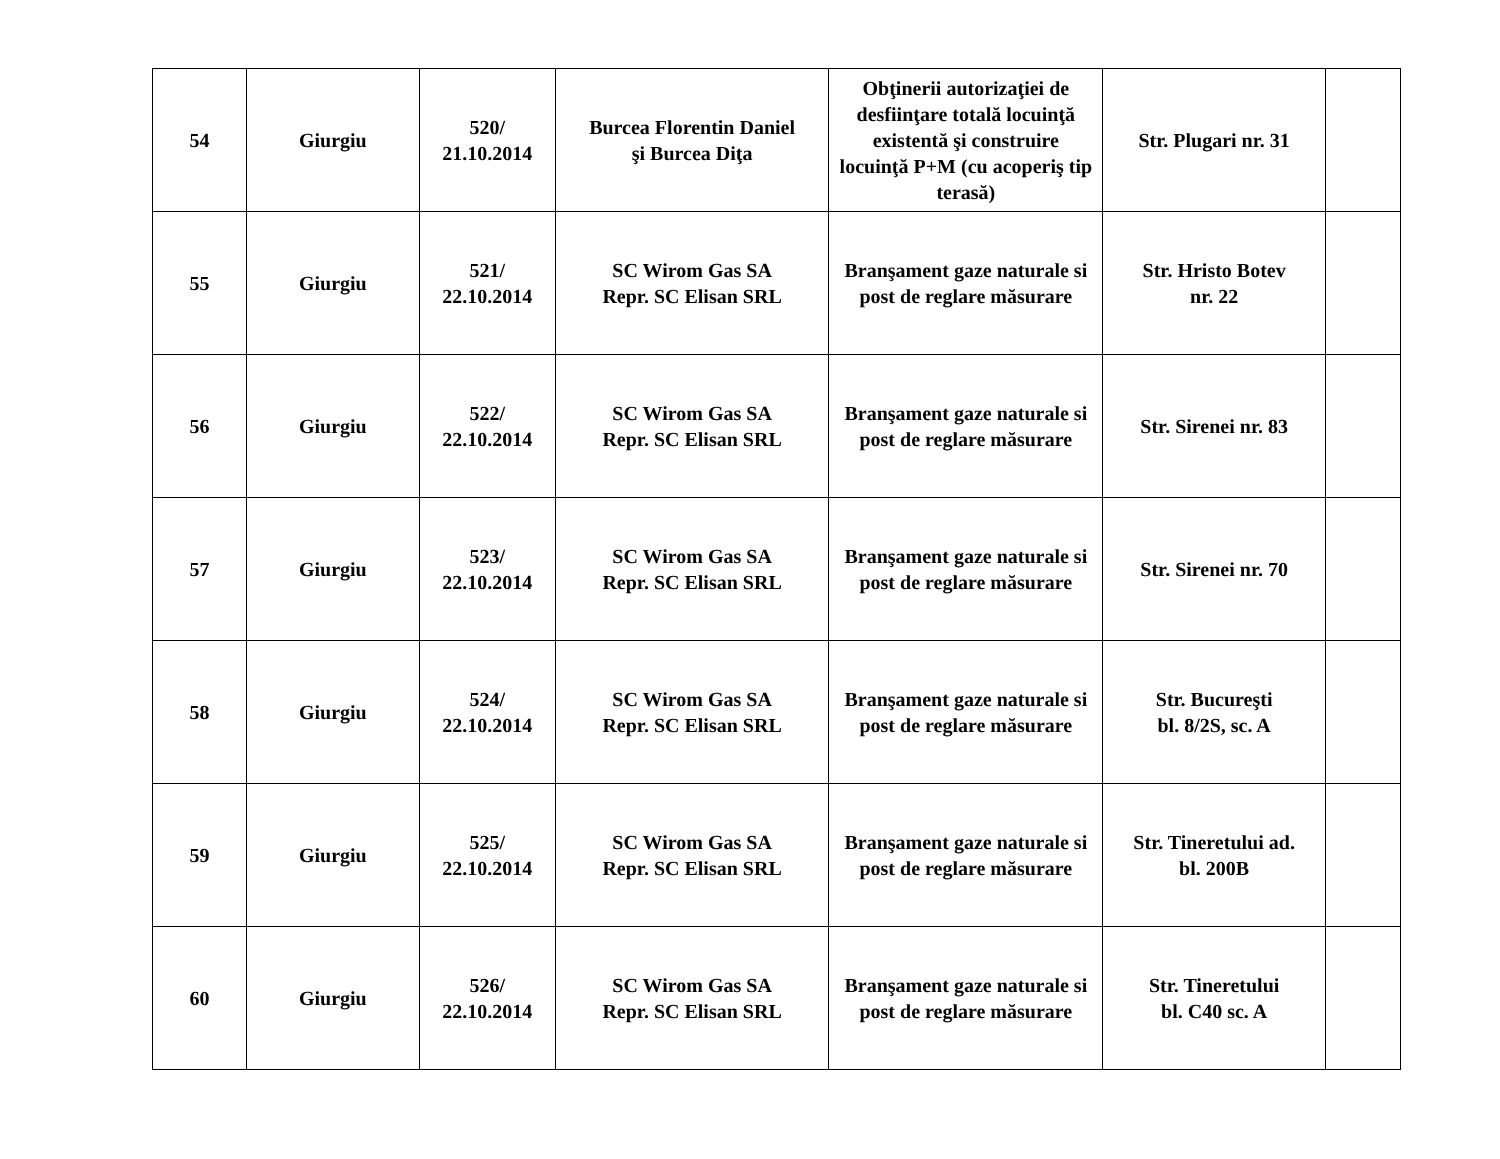| 54 | Giurgiu | 520/ 21.10.2014 | Burcea Florentin Daniel şi Burcea Diţa | Obţinerii autorizaţiei de desfiinţare totală locuinţă existentă şi construire locuinţă P+M (cu acoperiş tip terasă) | Str. Plugari nr. 31 | |
| 55 | Giurgiu | 521/ 22.10.2014 | SC Wirom Gas SA Repr. SC Elisan SRL | Branşament gaze naturale si post de reglare măsurare | Str. Hristo Botev nr. 22 | |
| 56 | Giurgiu | 522/ 22.10.2014 | SC Wirom Gas SA Repr. SC Elisan SRL | Branşament gaze naturale si post de reglare măsurare | Str. Sirenei nr. 83 | |
| 57 | Giurgiu | 523/ 22.10.2014 | SC Wirom Gas SA Repr. SC Elisan SRL | Branşament gaze naturale si post de reglare măsurare | Str. Sirenei nr. 70 | |
| 58 | Giurgiu | 524/ 22.10.2014 | SC Wirom Gas SA Repr. SC Elisan SRL | Branşament gaze naturale si post de reglare măsurare | Str. Bucureşti bl. 8/2S, sc. A | |
| 59 | Giurgiu | 525/ 22.10.2014 | SC Wirom Gas SA Repr. SC Elisan SRL | Branşament gaze naturale si post de reglare măsurare | Str. Tineretului ad. bl. 200B | |
| 60 | Giurgiu | 526/ 22.10.2014 | SC Wirom Gas SA Repr. SC Elisan SRL | Branşament gaze naturale si post de reglare măsurare | Str. Tineretului bl. C40 sc. A | |